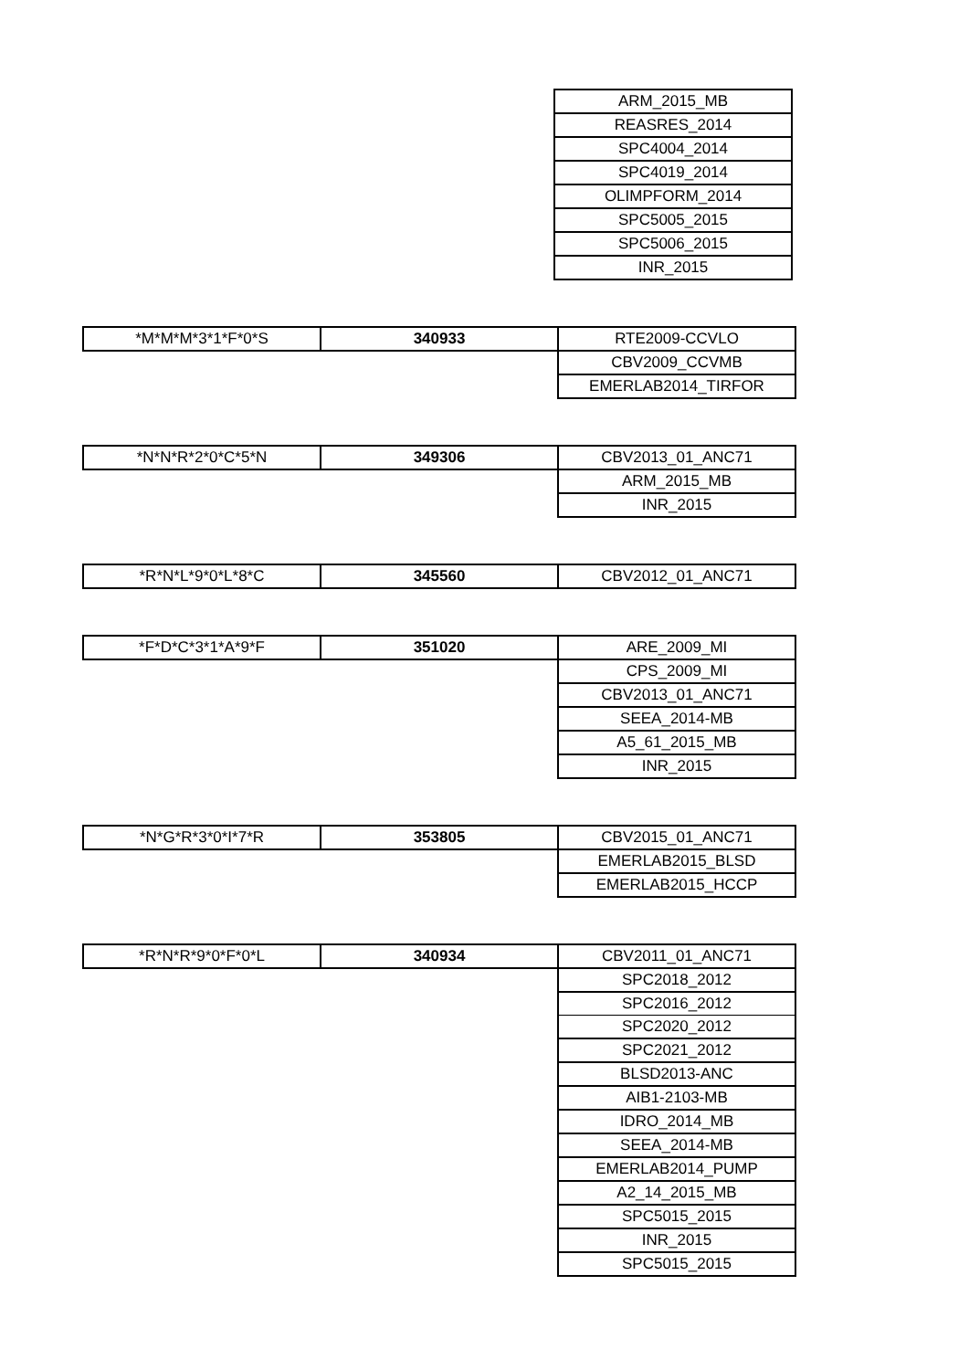| | | ARM_2015_MB |
| | | REASRES_2014 |
| | | SPC4004_2014 |
| | | SPC4019_2014 |
| | | OLIMPFORM_2014 |
| | | SPC5005_2015 |
| | | SPC5006_2015 |
| | | INR_2015 |
| *M*M*M*3*1*F*0*S | 340933 | RTE2009-CCVLO |
| | | CBV2009_CCVMB |
| | | EMERLAB2014_TIRFOR |
| *N*N*R*2*0*C*5*N | 349306 | CBV2013_01_ANC71 |
| | | ARM_2015_MB |
| | | INR_2015 |
| *R*N*L*9*0*L*8*C | 345560 | CBV2012_01_ANC71 |
| *F*D*C*3*1*A*9*F | 351020 | ARE_2009_MI |
| | | CPS_2009_MI |
| | | CBV2013_01_ANC71 |
| | | SEEA_2014-MB |
| | | A5_61_2015_MB |
| | | INR_2015 |
| *N*G*R*3*0*I*7*R | 353805 | CBV2015_01_ANC71 |
| | | EMERLAB2015_BLSD |
| | | EMERLAB2015_HCCP |
| *R*N*R*9*0*F*0*L | 340934 | CBV2011_01_ANC71 |
| | | SPC2018_2012 |
| | | SPC2016_2012 |
| | | SPC2020_2012 |
| | | SPC2021_2012 |
| | | BLSD2013-ANC |
| | | AIB1-2103-MB |
| | | IDRO_2014_MB |
| | | SEEA_2014-MB |
| | | EMERLAB2014_PUMP |
| | | A2_14_2015_MB |
| | | SPC5015_2015 |
| | | INR_2015 |
| | | SPC5015_2015 |